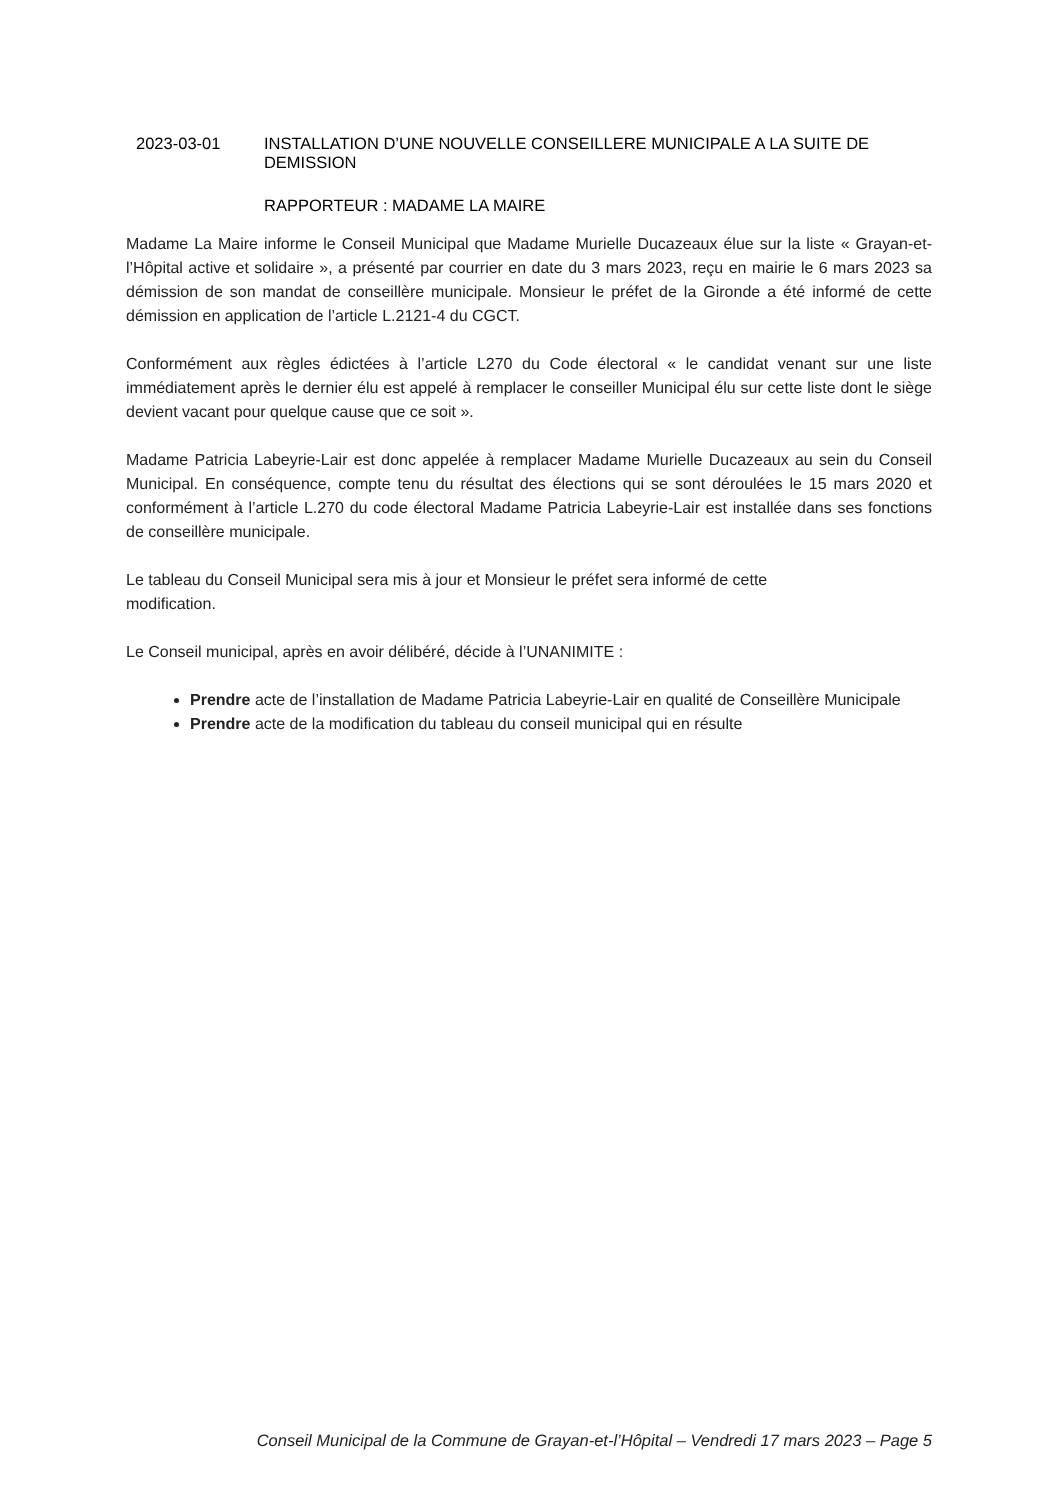2023-03-01 INSTALLATION D’UNE NOUVELLE CONSEILLERE MUNICIPALE A LA SUITE DE DEMISSION
RAPPORTEUR : MADAME LA MAIRE
Madame La Maire informe le Conseil Municipal que Madame Murielle Ducazeaux élue sur la liste « Grayan-et-l’Hôpital active et solidaire », a présenté par courrier en date du 3 mars 2023, reçu en mairie le 6 mars 2023 sa démission de son mandat de conseillère municipale. Monsieur le préfet de la Gironde a été informé de cette démission en application de l’article L.2121-4 du CGCT.
Conformément aux règles édictées à l’article L270 du Code électoral « le candidat venant sur une liste immédiatement après le dernier élu est appelé à remplacer le conseiller Municipal élu sur cette liste dont le siège devient vacant pour quelque cause que ce soit ».
Madame Patricia Labeyrie-Lair est donc appelée à remplacer Madame Murielle Ducazeaux au sein du Conseil Municipal. En conséquence, compte tenu du résultat des élections qui se sont déroulées le 15 mars 2020 et conformément à l’article L.270 du code électoral Madame Patricia Labeyrie-Lair est installée dans ses fonctions de conseillère municipale.
Le tableau du Conseil Municipal sera mis à jour et Monsieur le préfet sera informé de cette
modification.
Le Conseil municipal, après en avoir délibéré, décide à l’UNANIMITE :
Prendre acte de l’installation de Madame Patricia Labeyrie-Lair en qualité de Conseillère Municipale
Prendre acte de la modification du tableau du conseil municipal qui en résulte
Conseil Municipal de la Commune de Grayan-et-l’Hôpital – Vendredi 17 mars 2023 – Page 5